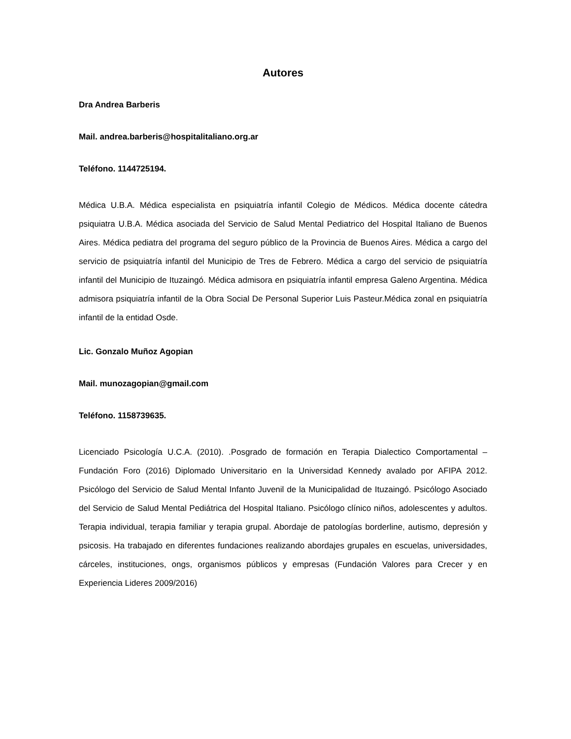Autores
Dra Andrea Barberis
Mail. andrea.barberis@hospitalitaliano.org.ar
Teléfono. 1144725194.
Médica U.B.A. Médica especialista en psiquiatría infantil Colegio de Médicos. Médica docente cátedra psiquiatra U.B.A. Médica asociada del Servicio de Salud Mental Pediatrico del Hospital Italiano de Buenos Aires. Médica pediatra del programa del seguro público de la Provincia de Buenos Aires. Médica a cargo del servicio de psiquiatría infantil del Municipio de Tres de Febrero. Médica a cargo del servicio de psiquiatría infantil del Municipio de Ituzaingó. Médica admisora en psiquiatría infantil empresa Galeno Argentina. Médica admisora psiquiatría infantil de la Obra Social De Personal Superior Luis Pasteur.Médica zonal en psiquiatría infantil de la entidad Osde.
Lic. Gonzalo Muñoz Agopian
Mail. munozagopian@gmail.com
Teléfono. 1158739635.
Licenciado Psicología U.C.A. (2010). .Posgrado de formación en Terapia Dialectico Comportamental – Fundación Foro (2016) Diplomado Universitario en la Universidad Kennedy avalado por AFIPA 2012. Psicólogo del Servicio de Salud Mental Infanto Juvenil de la Municipalidad de Ituzaingó. Psicólogo Asociado del Servicio de Salud Mental Pediátrica del Hospital Italiano. Psicólogo clínico niños, adolescentes y adultos. Terapia individual, terapia familiar y terapia grupal. Abordaje de patologías borderline, autismo, depresión y psicosis. Ha trabajado en diferentes fundaciones realizando abordajes grupales en escuelas, universidades, cárceles, instituciones, ongs, organismos públicos y empresas (Fundación Valores para Crecer y en Experiencia Lideres 2009/2016)